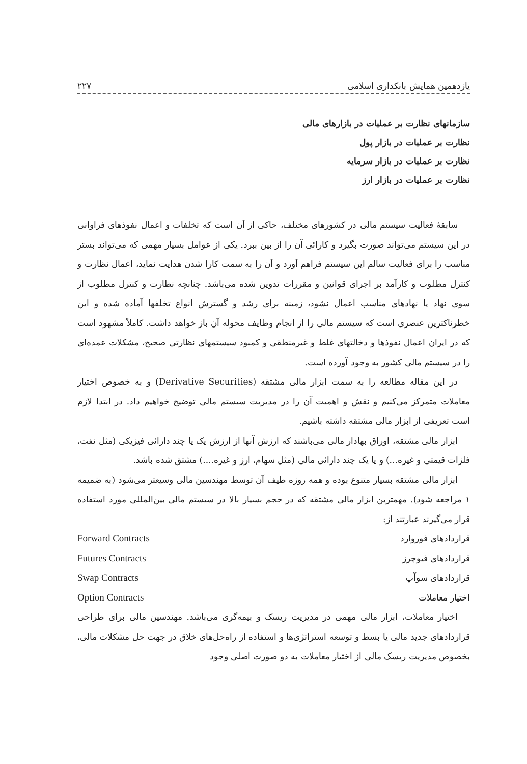یازدهمین همایش بانکداری اسلامی ۲۲۷
سازمانهای نظارت بر عملیات در بازارهای مالی
نظارت بر عملیات در بازار پول
نظارت بر عملیات در بازار سرمایه
نظارت بر عملیات در بازار ارز
سابقهٔ فعالیت سیستم مالی در کشورهای مختلف، حاکی از آن است که تخلفات و اعمال نفوذهای فراوانی در این سیستم می‌تواند صورت بگیرد و کارائی آن را از بین ببرد. یکی از عوامل بسیار مهمی که می‌تواند بستر مناسب را برای فعالیت سالم این سیستم فراهم آورد و آن را به سمت کارا شدن هدایت نماید، اعمال نظارت و کنترل مطلوب و کارآمد بر اجرای قوانین و مقررات تدوین شده می‌باشد. چنانچه نظارت و کنترل مطلوب از سوی نهاد یا نهادهای مناسب اعمال نشود، زمینه برای رشد و گسترش انواع تخلفها آماده شده و این خطرناکترین عنصری است که سیستم مالی را از انجام وظایف محوله آن باز خواهد داشت. کاملاً مشهود است که در ایران اعمال نفوذها و دخالتهای غلط و غیرمنطقی و کمبود سیستمهای نظارتی صحیح، مشکلات عمده‌ای را در سیستم مالی کشور به وجود آورده است.
در این مقاله مطالعه را به سمت ابزار مالی مشتقه (Derivative Securities) و به خصوص اختیار معاملات متمرکز می‌کنیم و نقش و اهمیت آن را در مدیریت سیستم مالی توضیح خواهیم داد. در ابتدا لازم است تعریفی از ابزار مالی مشتقه داشته باشیم.
ابزار مالی مشتقه، اوراق بهادار مالی می‌باشند که ارزش آنها از ارزش یک یا چند دارائی فیزیکی (مثل نفت، فلزات قیمتی و غیره...) و یا یک چند دارائی مالی (مثل سهام، ارز و غیره....) مشتق شده باشد.
ابزار مالی مشتقه بسیار متنوع بوده و همه روزه طیف آن توسط مهندسین مالی وسیعتر می‌شود (به ضمیمه ۱ مراجعه شود). مهمترین ابزار مالی مشتقه که در حجم بسیار بالا در سیستم مالی بین‌المللی مورد استفاده قرار می‌گیرند عبارتند از:
قراردادهای فوروارد Forward Contracts
قراردادهای فیوچرز Futures Contracts
قراردادهای سوآپ Swap Contracts
اختیار معاملات Option Contracts
اختیار معاملات، ابزار مالی مهمی در مدیریت ریسک و بیمه‌گری می‌باشد. مهندسین مالی برای طراحی قراردادهای جدید مالی یا بسط و توسعه استراتژی‌ها و استفاده از راه‌حل‌های خلاق در جهت حل مشکلات مالی، بخصوص مدیریت ریسک مالی از اختیار معاملات به دو صورت اصلی وجود